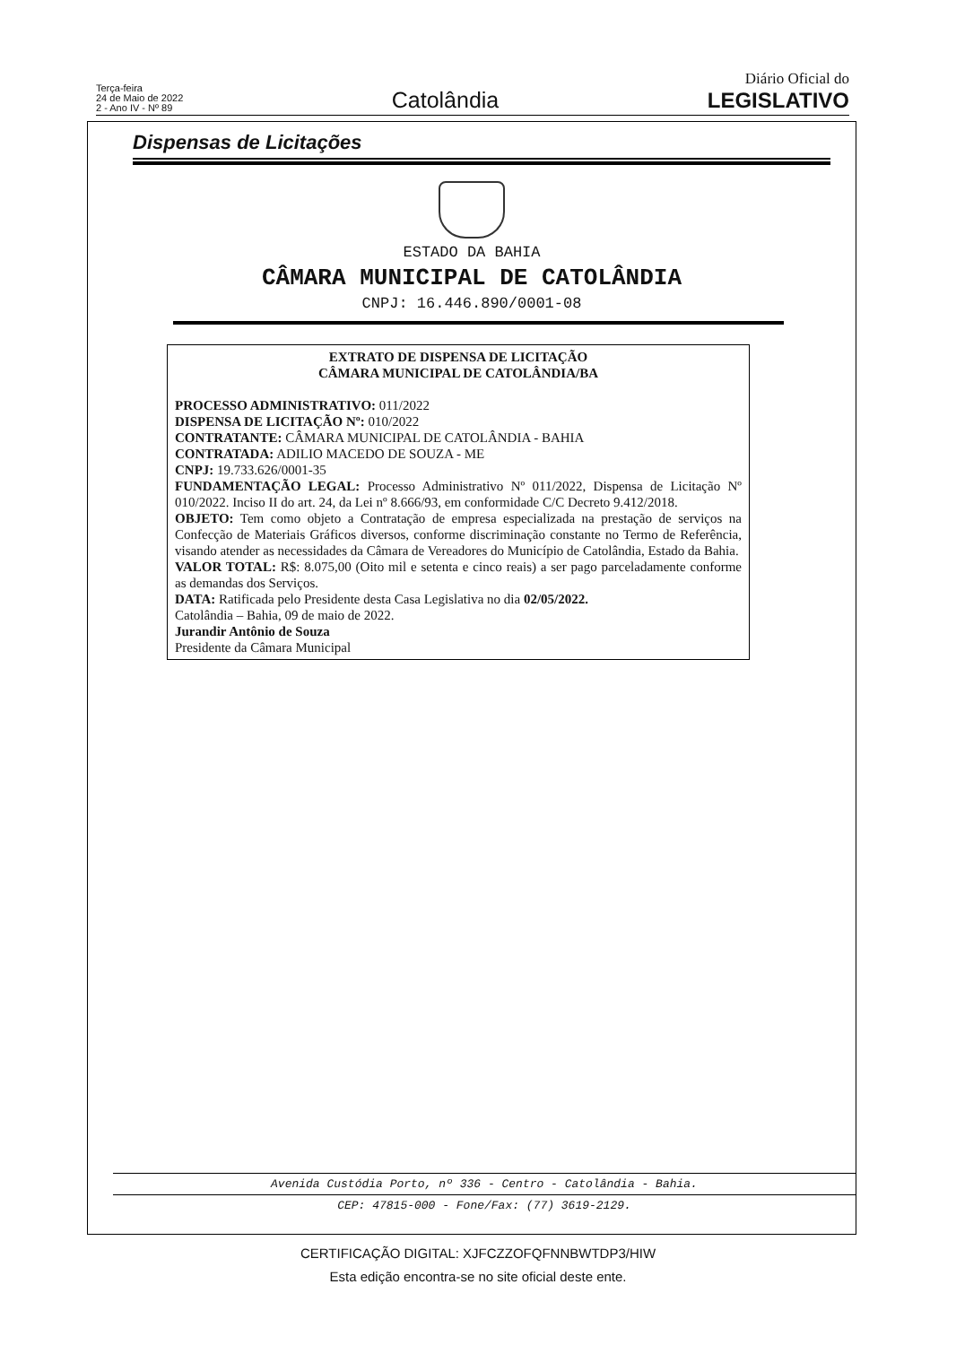Terça-feira
24 de Maio de 2022
2 - Ano IV - Nº 89
Catolândia
Diário Oficial do
LEGISLATIVO
Dispensas de Licitações
ESTADO DA BAHIA
CÂMARA MUNICIPAL DE CATOLÂNDIA
CNPJ: 16.446.890/0001-08
EXTRATO DE DISPENSA DE LICITAÇÃO
CÂMARA MUNICIPAL DE CATOLÂNDIA/BA
PROCESSO ADMINISTRATIVO: 011/2022
DISPENSA DE LICITAÇÃO Nº: 010/2022
CONTRATANTE: CÂMARA MUNICIPAL DE CATOLÂNDIA - BAHIA
CONTRATADA: ADILIO MACEDO DE SOUZA - ME
CNPJ: 19.733.626/0001-35
FUNDAMENTAÇÃO LEGAL: Processo Administrativo Nº 011/2022, Dispensa de Licitação Nº 010/2022. Inciso II do art. 24, da Lei nº 8.666/93, em conformidade C/C Decreto 9.412/2018.
OBJETO: Tem como objeto a Contratação de empresa especializada na prestação de serviços na Confecção de Materiais Gráficos diversos, conforme discriminação constante no Termo de Referência, visando atender as necessidades da Câmara de Vereadores do Município de Catolândia, Estado da Bahia.
VALOR TOTAL: R$: 8.075,00 (Oito mil e setenta e cinco reais) a ser pago parceladamente conforme as demandas dos Serviços.
DATA: Ratificada pelo Presidente desta Casa Legislativa no dia 02/05/2022.
Catolândia – Bahia, 09 de maio de 2022.
Jurandir Antônio de Souza
Presidente da Câmara Municipal
Avenida Custódia Porto, nº 336 - Centro - Catolândia - Bahia.
CEP: 47815-000 - Fone/Fax: (77) 3619-2129.
CERTIFICAÇÃO DIGITAL: XJFCZZOFQFNNBWTDP3/HIW
Esta edição encontra-se no site oficial deste ente.